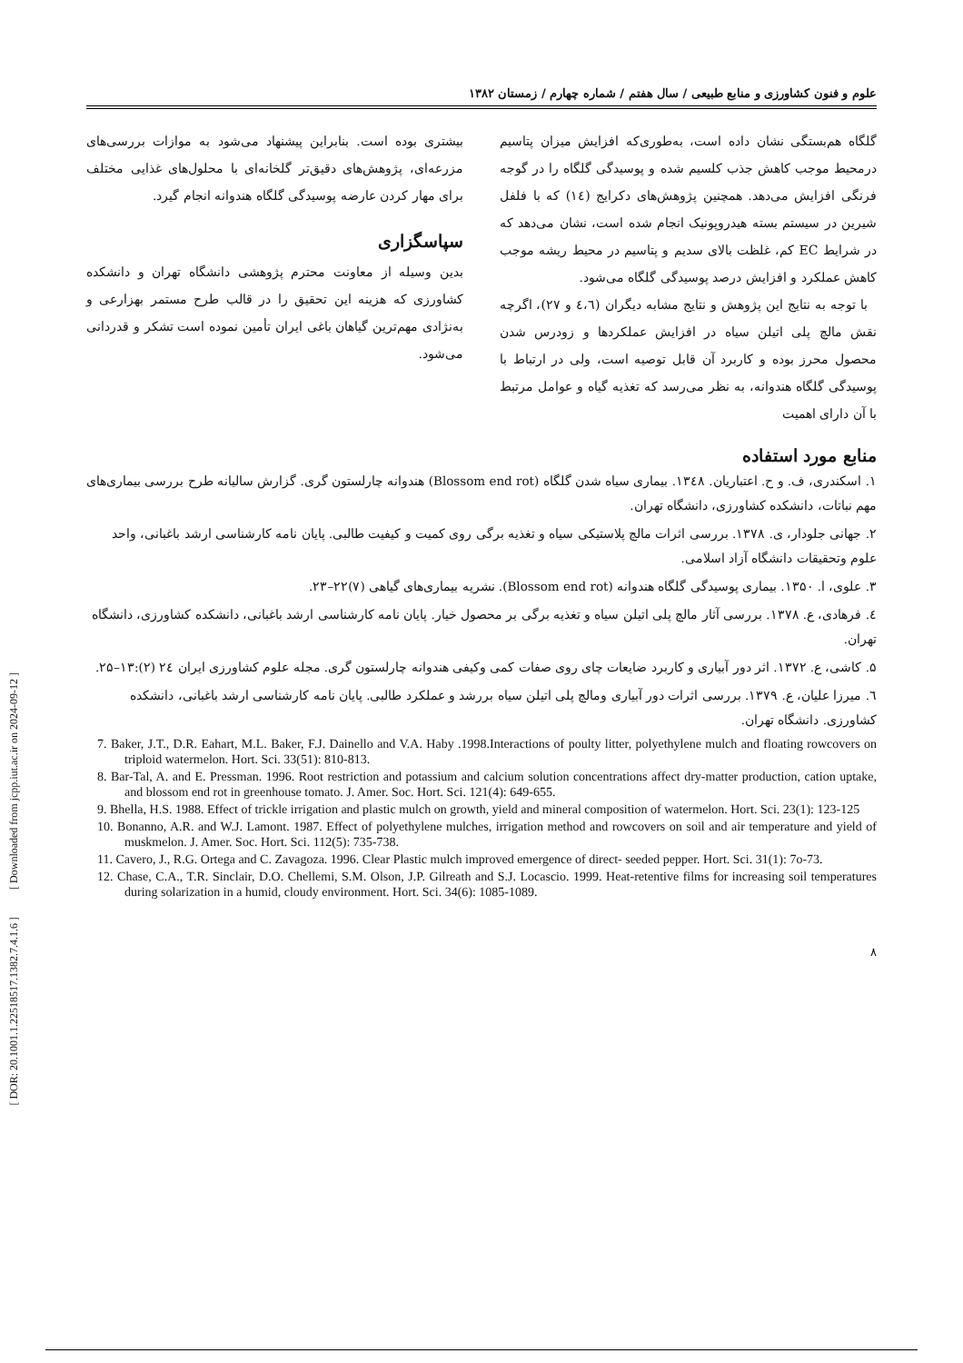علوم و فنون کشاورزی و منابع طبیعی / سال هفتم / شماره چهارم / زمستان ۱۳۸۲
گلگاه هم‌بستگی نشان داده است، به‌طوری‌که افزایش میزان پتاسیم درمحیط موجب کاهش جذب کلسیم شده و پوسیدگی گلگاه را در گوجه فرنگی افزایش می‌دهد. همچنین پژوهش‌های دکرایج (۱٤) که با فلفل شیرین در سیستم بسته هیدروپونیک انجام شده است، نشان می‌دهد که در شرایط EC کم، غلظت بالای سدیم و پتاسیم در محیط ریشه موجب کاهش عملکرد و افزایش درصد پوسیدگی گلگاه می‌شود.
با توجه به نتایج این پژوهش و نتایج مشابه دیگران (٤،٦ و ۲۷)، اگرچه نقش مالچ پلی اتیلن سیاه در افزایش عملکردها و زودرس شدن محصول محرز بوده و کاربرد آن قابل توصیه است، ولی در ارتباط با پوسیدگی گلگاه هندوانه، به نظر می‌رسد که تغذیه گیاه و عوامل مرتبط با آن دارای اهمیت
بیشتری بوده است. بنابراین پیشنهاد می‌شود به موازات بررسی‌های مزرعه‌ای، پژوهش‌های دقیق‌تر گلخانه‌ای با محلول‌های غذایی مختلف برای مهار کردن عارضه پوسیدگی گلگاه هندوانه انجام گیرد.
سپاسگزاری
بدین وسیله از معاونت محترم پژوهشی دانشگاه تهران و دانشکده کشاورزی که هزینه این تحقیق را در قالب طرح مستمر بهزارعی و به‌نژادی مهم‌ترین گیاهان باغی ایران تأمین نموده است تشکر و قدردانی می‌شود.
منابع مورد استفاده
۱. اسکندری، ف. و ح. اعتباریان. ۱۳٤۸. بیماری سیاه شدن گلگاه (Blossom end rot) هندوانه چارلستون گری. گزارش سالیانه طرح بررسی بیماری‌های مهم نباتات، دانشکده کشاورزی، دانشگاه تهران.
۲. جهانی جلودار، ی. ۱۳۷۸. بررسی اثرات مالچ پلاستیکی سیاه و تغذیه برگی روی کمیت و کیفیت طالبی. پایان نامه کارشناسی ارشد باغبانی، واحد علوم وتحقیقات دانشگاه آزاد اسلامی.
۳. علوی، ا. ۱۳۵۰. بیماری پوسیدگی گلگاه هندوانه (Blossom end rot). نشریه بیماری‌های گیاهی (۷)۲۲–۲۳.
٤. فرهادی، ع. ۱۳۷۸. بررسی آثار مالچ پلی اتیلن سیاه و تغذیه برگی بر محصول خیار. پایان نامه کارشناسی ارشد باغبانی، دانشکده کشاورزی، دانشگاه تهران.
۵. کاشی، ع. ۱۳۷۲. اثر دور آبیاری و کاربرد ضایعات چای روی صفات کمی وکیفی هندوانه چارلستون گری. مجله علوم کشاورزی ایران ۲٤ (۲):۱۳–۲۵.
٦. میرزا علیان، ع. ۱۳۷۹. بررسی اثرات دور آبیاری ومالچ پلی اتیلن سیاه بررشد و عملکرد طالبی. پایان نامه کارشناسی ارشد باغبانی، دانشکده کشاورزی. دانشگاه تهران.
7. Baker, J.T., D.R. Eahart, M.L. Baker, F.J. Dainello and V.A. Haby .1998.Interactions of poulty litter, polyethylene mulch and floating rowcovers on triploid watermelon. Hort. Sci. 33(51): 810-813.
8. Bar-Tal, A. and E. Pressman. 1996. Root restriction and potassium and calcium solution concentrations affect dry-matter production, cation uptake, and blossom end rot in greenhouse tomato. J. Amer. Soc. Hort. Sci. 121(4): 649-655.
9. Bhella, H.S. 1988. Effect of trickle irrigation and plastic mulch on growth, yield and mineral composition of watermelon. Hort. Sci. 23(1): 123-125
10. Bonanno, A.R. and W.J. Lamont. 1987. Effect of polyethylene mulches, irrigation method and rowcovers on soil and air temperature and yield of muskmelon. J. Amer. Soc. Hort. Sci. 112(5): 735-738.
11. Cavero, J., R.G. Ortega and C. Zavagoza. 1996. Clear Plastic mulch improved emergence of direct- seeded pepper. Hort. Sci. 31(1): 7o-73.
12. Chase, C.A., T.R. Sinclair, D.O. Chellemi, S.M. Olson, J.P. Gilreath and S.J. Locascio. 1999. Heat-retentive films for increasing soil temperatures during solarization in a humid, cloudy environment. Hort. Sci. 34(6): 1085-1089.
۸
[ DOR: 20.1001.1.22518517.1382.7.4.1.6 ] [ Downloaded from jcpp.iut.ac.ir on 2024-09-12 ]